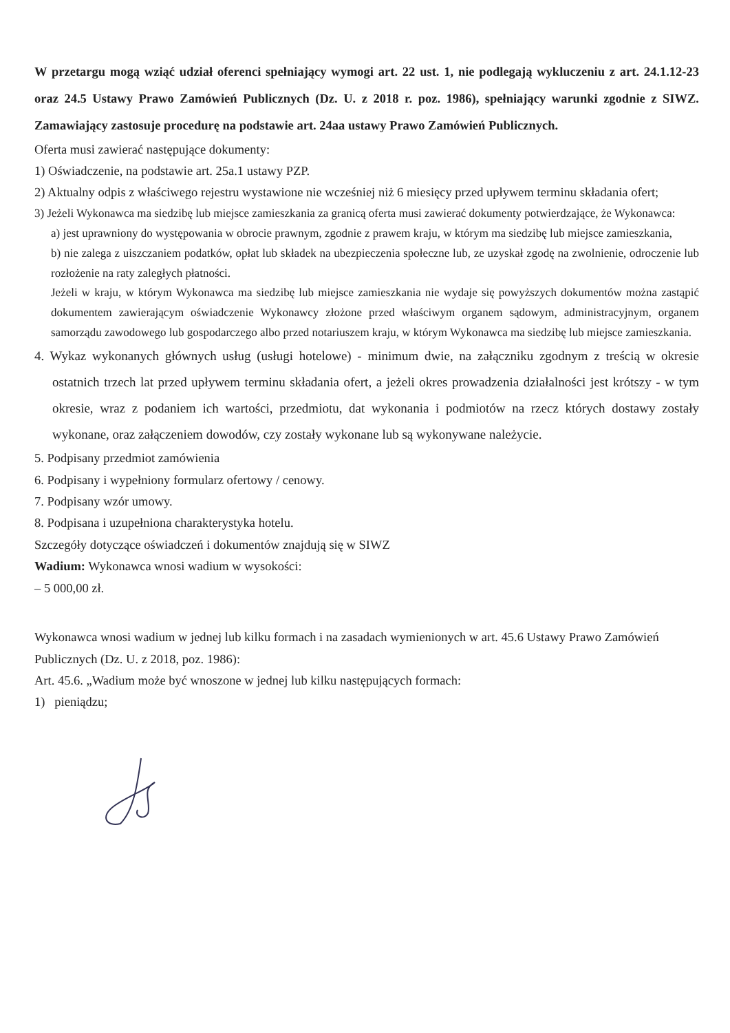W przetargu mogą wziąć udział oferenci spełniający wymogi art. 22 ust. 1, nie podlegają wykluczeniu z art. 24.1.12-23 oraz 24.5 Ustawy Prawo Zamówień Publicznych (Dz. U. z 2018 r. poz. 1986), spełniający warunki zgodnie z SIWZ. Zamawiający zastosuje procedurę na podstawie art. 24aa ustawy Prawo Zamówień Publicznych.
Oferta musi zawierać następujące dokumenty:
1) Oświadczenie, na podstawie art. 25a.1 ustawy PZP.
2) Aktualny odpis z właściwego rejestru wystawione nie wcześniej niż 6 miesięcy przed upływem terminu składania ofert;
3) Jeżeli Wykonawca ma siedzibę lub miejsce zamieszkania za granicą oferta musi zawierać dokumenty potwierdzające, że Wykonawca:
a) jest uprawniony do występowania w obrocie prawnym, zgodnie z prawem kraju, w którym ma siedzibę lub miejsce zamieszkania,
b) nie zalega z uiszczaniem podatków, opłat lub składek na ubezpieczenia społeczne lub, ze uzyskał zgodę na zwolnienie, odroczenie lub rozłożenie na raty zaległych płatności.
Jeżeli w kraju, w którym Wykonawca ma siedzibę lub miejsce zamieszkania nie wydaje się powyższych dokumentów można zastąpić dokumentem zawierającym oświadczenie Wykonawcy złożone przed właściwym organem sądowym, administracyjnym, organem samorządu zawodowego lub gospodarczego albo przed notariuszem kraju, w którym Wykonawca ma siedzibę lub miejsce zamieszkania.
4. Wykaz wykonanych głównych usług (usługi hotelowe) - minimum dwie, na załączniku zgodnym z treścią w okresie ostatnich trzech lat przed upływem terminu składania ofert, a jeżeli okres prowadzenia działalności jest krótszy - w tym okresie, wraz z podaniem ich wartości, przedmiotu, dat wykonania i podmiotów na rzecz których dostawy zostały wykonane, oraz załączeniem dowodów, czy zostały wykonane lub są wykonywane należycie.
5. Podpisany przedmiot zamówienia
6. Podpisany i wypełniony formularz ofertowy / cenowy.
7. Podpisany wzór umowy.
8. Podpisana i uzupełniona charakterystyka hotelu.
Szczegóły dotyczące oświadczeń i dokumentów znajdują się w SIWZ
Wadium: Wykonawca wnosi wadium w wysokości:
– 5 000,00 zł.
Wykonawca wnosi wadium w jednej lub kilku formach i na zasadach wymienionych w art. 45.6 Ustawy Prawo Zamówień Publicznych (Dz. U. z 2018, poz. 1986):
Art. 45.6. „Wadium może być wnoszone w jednej lub kilku następujących formach:
1) pieniądzu;